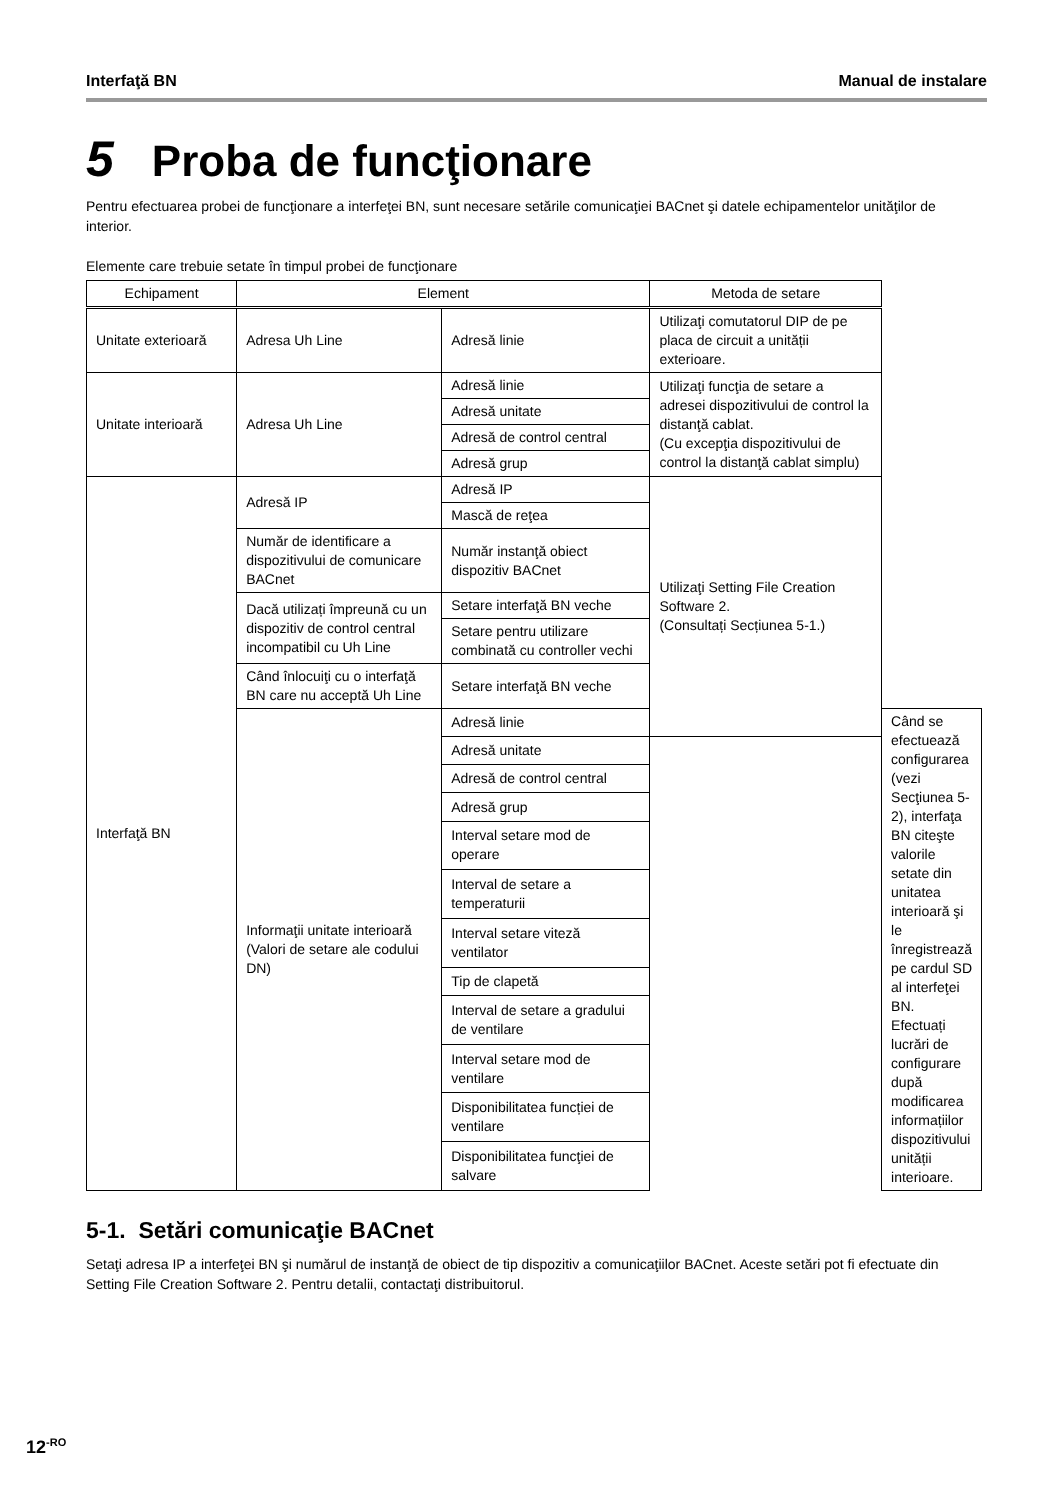Interfaţă BN Manual de instalare
5 Proba de funcţionare
Pentru efectuarea probei de funcţionare a interfeţei BN, sunt necesare setările comunicaţiei BACnet şi datele echipamentelor unităţilor de interior.
Elemente care trebuie setate în timpul probei de funcţionare
| Echipament | Element | | Metoda de setare | |
| --- | --- | --- | --- | --- |
| Unitate exterioară | Adresa Uh Line | Adresă linie | Utilizaţi comutatorul DIP de pe placa de circuit a unității exterioare. | |
| Unitate interioară | Adresa Uh Line | Adresă linie | Utilizaţi funcţia de setare a adresei dispozitivului de control la distanţă cablat. (Cu excepţia dispozitivului de control la distanţă cablat simplu) | |
| | | Adresă unitate | | |
| | | Adresă de control central | | |
| | | Adresă grup | | |
| Interfaţă BN | Adresă IP | Adresă IP | Utilizaţi Setting File Creation Software 2. (Consultați Secțiunea 5-1.) | |
| | | Mască de reţea | | |
| | Număr de identificare a dispozitivului de comunicare BACnet | Număr instanţă obiect dispozitiv BACnet | | |
| | Dacă utilizați împreună cu un dispozitiv de control central incompatibil cu Uh Line | Setare interfaţă BN veche | | |
| | | Setare pentru utilizare combinată cu controller vechi | | |
| | Când înlocuiţi cu o interfaţă BN care nu acceptă Uh Line | Setare interfaţă BN veche | | |
| | Informaţii unitate interioară (Valori de setare ale codului DN) | Adresă linie | | Când se efectuează configurarea (vezi Secţiunea 5-2), interfaţa BN citeşte valorile setate din unitatea interioară şi le înregistrează pe cardul SD al interfeţei BN. Efectuați lucrări de configurare după modificarea informațiilor dispozitivului unității interioare. |
| | | Adresă unitate | | |
| | | Adresă de control central | | |
| | | Adresă grup | | |
| | | Interval setare mod de operare | | |
| | | Interval de setare a temperaturii | | |
| | | Interval setare viteză ventilator | | |
| | | Tip de clapetă | | |
| | | Interval de setare a gradului de ventilare | | |
| | | Interval setare mod de ventilare | | |
| | | Disponibilitatea funcției de ventilare | | |
| | | Disponibilitatea funcţiei de salvare | | |
5-1. Setări comunicaţie BACnet
Setaţi adresa IP a interfeţei BN şi numărul de instanţă de obiect de tip dispozitiv a comunicaţiilor BACnet. Aceste setări pot fi efectuate din Setting File Creation Software 2. Pentru detalii, contactaţi distribuitorul.
12<sup>-RO</sup>